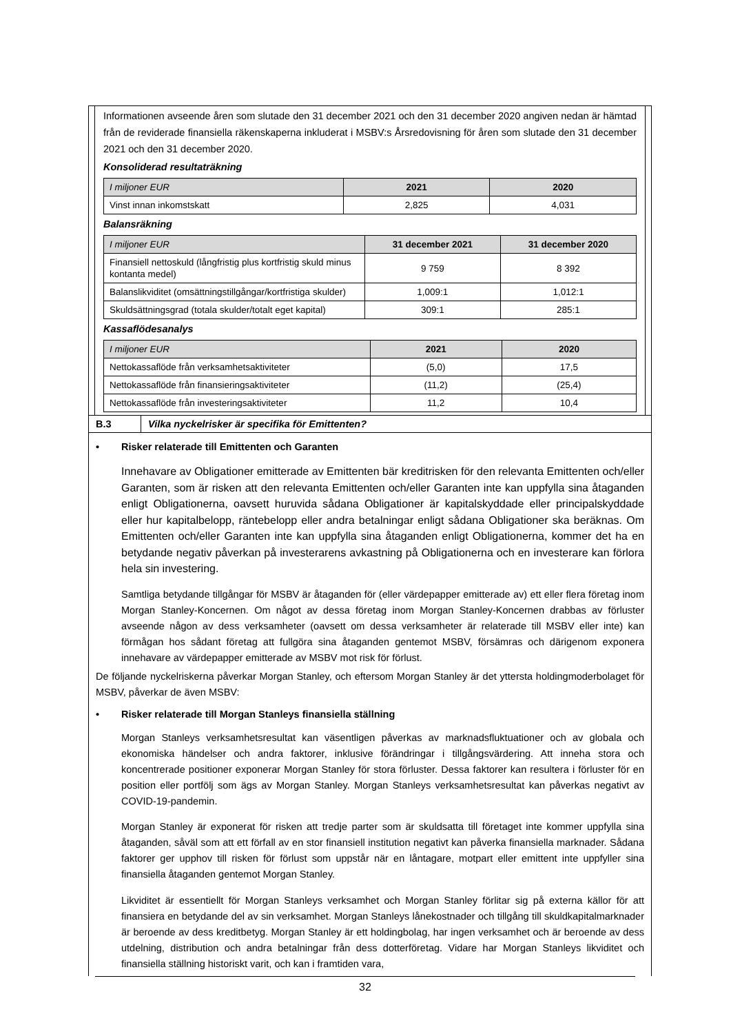Informationen avseende åren som slutade den 31 december 2021 och den 31 december 2020 angiven nedan är hämtad från de reviderade finansiella räkenskaperna inkluderat i MSBV:s Årsredovisning för åren som slutade den 31 december 2021 och den 31 december 2020.
Konsoliderad resultaträkning
| I miljoner EUR | 2021 | 2020 |
| --- | --- | --- |
| Vinst innan inkomstskatt | 2,825 | 4,031 |
Balansräkning
| I miljoner EUR | 31 december 2021 | 31 december 2020 |
| --- | --- | --- |
| Finansiell nettoskuld (långfristig plus kortfristig skuld minus kontanta medel) | 9 759 | 8 392 |
| Balanslikviditet (omsättningstillgångar/kortfristiga skulder) | 1,009:1 | 1,012:1 |
| Skuldsättningsgrad (totala skulder/totalt eget kapital) | 309:1 | 285:1 |
Kassaflödesanalys
| I miljoner EUR | 2021 | 2020 |
| --- | --- | --- |
| Nettokassaflöde från verksamhetsaktiviteter | (5,0) | 17,5 |
| Nettokassaflöde från finansieringsaktiviteter | (11,2) | (25,4) |
| Nettokassaflöde från investeringsaktiviteter | 11,2 | 10,4 |
B.3 Vilka nyckelrisker är specifika för Emittenten?
• Risker relaterade till Emittenten och Garanten
Innehavare av Obligationer emitterade av Emittenten bär kreditrisken för den relevanta Emittenten och/eller Garanten, som är risken att den relevanta Emittenten och/eller Garanten inte kan uppfylla sina åtaganden enligt Obligationerna, oavsett huruvida sådana Obligationer är kapitalskyddade eller principalskyddade eller hur kapitalbelopp, räntebelopp eller andra betalningar enligt sådana Obligationer ska beräknas. Om Emittenten och/eller Garanten inte kan uppfylla sina åtaganden enligt Obligationerna, kommer det ha en betydande negativ påverkan på investerarens avkastning på Obligationerna och en investerare kan förlora hela sin investering.
Samtliga betydande tillgångar för MSBV är åtaganden för (eller värdepapper emitterade av) ett eller flera företag inom Morgan Stanley-Koncernen. Om något av dessa företag inom Morgan Stanley-Koncernen drabbas av förluster avseende någon av dess verksamheter (oavsett om dessa verksamheter är relaterade till MSBV eller inte) kan förmågan hos sådant företag att fullgöra sina åtaganden gentemot MSBV, försämras och därigenom exponera innehavare av värdepapper emitterade av MSBV mot risk för förlust.
De följande nyckelriskerna påverkar Morgan Stanley, och eftersom Morgan Stanley är det yttersta holdingmoderbolaget för MSBV, påverkar de även MSBV:
• Risker relaterade till Morgan Stanleys finansiella ställning
Morgan Stanleys verksamhetsresultat kan väsentligen påverkas av marknadsfluktuationer och av globala och ekonomiska händelser och andra faktorer, inklusive förändringar i tillgångsvärdering. Att inneha stora och koncentrerade positioner exponerar Morgan Stanley för stora förluster. Dessa faktorer kan resultera i förluster för en position eller portfölj som ägs av Morgan Stanley. Morgan Stanleys verksamhetsresultat kan påverkas negativt av COVID-19-pandemin.
Morgan Stanley är exponerat för risken att tredje parter som är skuldsatta till företaget inte kommer uppfylla sina åtaganden, såväl som att ett förfall av en stor finansiell institution negativt kan påverka finansiella marknader. Sådana faktorer ger upphov till risken för förlust som uppstår när en låntagare, motpart eller emittent inte uppfyller sina finansiella åtaganden gentemot Morgan Stanley.
Likviditet är essentiellt för Morgan Stanleys verksamhet och Morgan Stanley förlitar sig på externa källor för att finansiera en betydande del av sin verksamhet. Morgan Stanleys lånekostnader och tillgång till skuldkapitalmarknader är beroende av dess kreditbetyg. Morgan Stanley är ett holdingbolag, har ingen verksamhet och är beroende av dess utdelning, distribution och andra betalningar från dess dotterföretag. Vidare har Morgan Stanleys likviditet och finansiella ställning historiskt varit, och kan i framtiden vara,
32